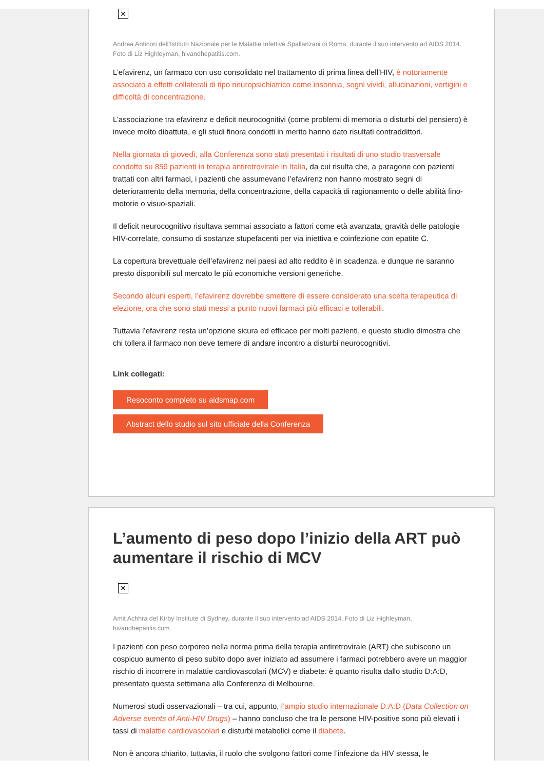✕
Andrea Antinori dell’Istituto Nazionale per le Malattie Infettive Spallanzani di Roma, durante il suo intervento ad AIDS 2014. Foto di Liz Highleyman, hivandhepatitis.com.
L’efavirenz, un farmaco con uso consolidato nel trattamento di prima linea dell’HIV, è notoriamente associato a effetti collaterali di tipo neuropsichiatrico come insonnia, sogni vividi, allucinazioni, vertigini e difficoltà di concentrazione.
L’associazione tra efavirenz e deficit neurocognitivi (come problemi di memoria o disturbi del pensiero) è invece molto dibattuta, e gli studi finora condotti in merito hanno dato risultati contraddittori.
Nella giornata di giovedì, alla Conferenza sono stati presentati i risultati di uno studio trasversale condotto su 859 pazienti in terapia antiretrovirale in Italia, da cui risulta che, a paragone con pazienti trattati con altri farmaci, i pazienti che assumevano l’efavirenz non hanno mostrato segni di deterioramento della memoria, della concentrazione, della capacità di ragionamento o delle abilità fino-motorie o visuo-spaziali.
Il deficit neurocognitivo risultava semmai associato a fattori come età avanzata, gravità delle patologie HIV-correlate, consumo di sostanze stupefacenti per via iniettiva e coinfezione con epatite C.
La copertura brevettuale dell’efavirenz nei paesi ad alto reddito è in scadenza, e dunque ne saranno presto disponibili sul mercato le più economiche versioni generiche.
Secondo alcuni esperti, l’efavirenz dovrebbe smettere di essere considerato una scelta terapeutica di elezione, ora che sono stati messi a punto nuovi farmaci più efficaci e tollerabili.
Tuttavia l’efavirenz resta un’opzione sicura ed efficace per molti pazienti, e questo studio dimostra che chi tollera il farmaco non deve temere di andare incontro a disturbi neurocognitivi.
Link collegati:
Resoconto completo su aidsmap.com
Abstract dello studio sul sito ufficiale della Conferenza
L’aumento di peso dopo l’inizio della ART può aumentare il rischio di MCV
✕
Amit Achhra del Kirby Institute di Sydney, durante il suo intervento ad AIDS 2014. Foto di Liz Highleyman, hivandhepatitis.com.
I pazienti con peso corporeo nella norma prima della terapia antiretrovirale (ART) che subiscono un cospicuo aumento di peso subito dopo aver iniziato ad assumere i farmaci potrebbero avere un maggior rischio di incorrere in malattie cardiovascolari (MCV) e diabete: è quanto risulta dallo studio D:A:D, presentato questa settimana alla Conferenza di Melbourne.
Numerosi studi osservazionali – tra cui, appunto, l’ampio studio internazionale D:A:D (Data Collection on Adverse events of Anti-HIV Drugs) – hanno concluso che tra le persone HIV-positive sono più elevati i tassi di malattie cardiovascolari e disturbi metabolici come il diabete.
Non è ancora chiarito, tuttavia, il ruolo che svolgono fattori come l’infezione da HIV stessa, le